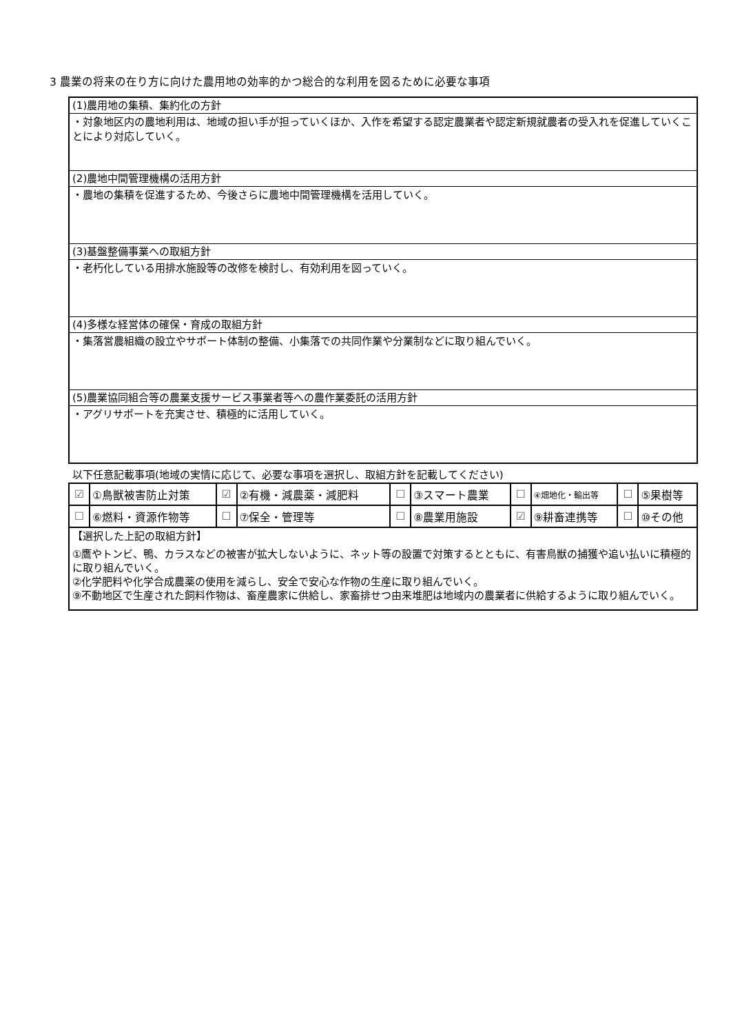3 農業の将来の在り方に向けた農用地の効率的かつ総合的な利用を図るために必要な事項
(1)農用地の集積、集約化の方針
・対象地区内の農地利用は、地域の担い手が担っていくほか、入作を希望する認定農業者や認定新規就農者の受入れを促進していくことにより対応していく。
(2)農地中間管理機構の活用方針
・農地の集積を促進するため、今後さらに農地中間管理機構を活用していく。
(3)基盤整備事業への取組方針
・老朽化している用排水施設等の改修を検討し、有効利用を図っていく。
(4)多様な経営体の確保・育成の取組方針
・集落営農組織の設立やサポート体制の整備、小集落での共同作業や分業制などに取り組んでいく。
(5)農業協同組合等の農業支援サービス事業者等への農作業委託の活用方針
・アグリサポートを充実させ、積極的に活用していく。
以下任意記載事項(地域の実情に応じて、必要な事項を選択し、取組方針を記載してください)
| ☑ | ①鳥獣被害防止対策 | ☑ | ②有機・減農薬・減肥料 | ☐ | ③スマート農業 | ☐ | ④畑地化・輸出等 | ☐ | ⑤果樹等 |
| ☐ | ⑥燃料・資源作物等 | ☐ | ⑦保全・管理等 | ☐ | ⑧農業用施設 | ☑ | ⑨耕畜連携等 | ☐ | ⑩その他 |
【選択した上記の取組方針】
①鷹やトンビ、鴨、カラスなどの被害が拡大しないように、ネット等の設置で対策するとともに、有害鳥獣の捕獲や追い払いに積極的に取り組んでいく。
②化学肥料や化学合成農薬の使用を減らし、安全で安心な作物の生産に取り組んでいく。
⑨不動地区で生産された飼料作物は、畜産農家に供給し、家畜排せつ由来堆肥は地域内の農業者に供給するように取り組んでいく。